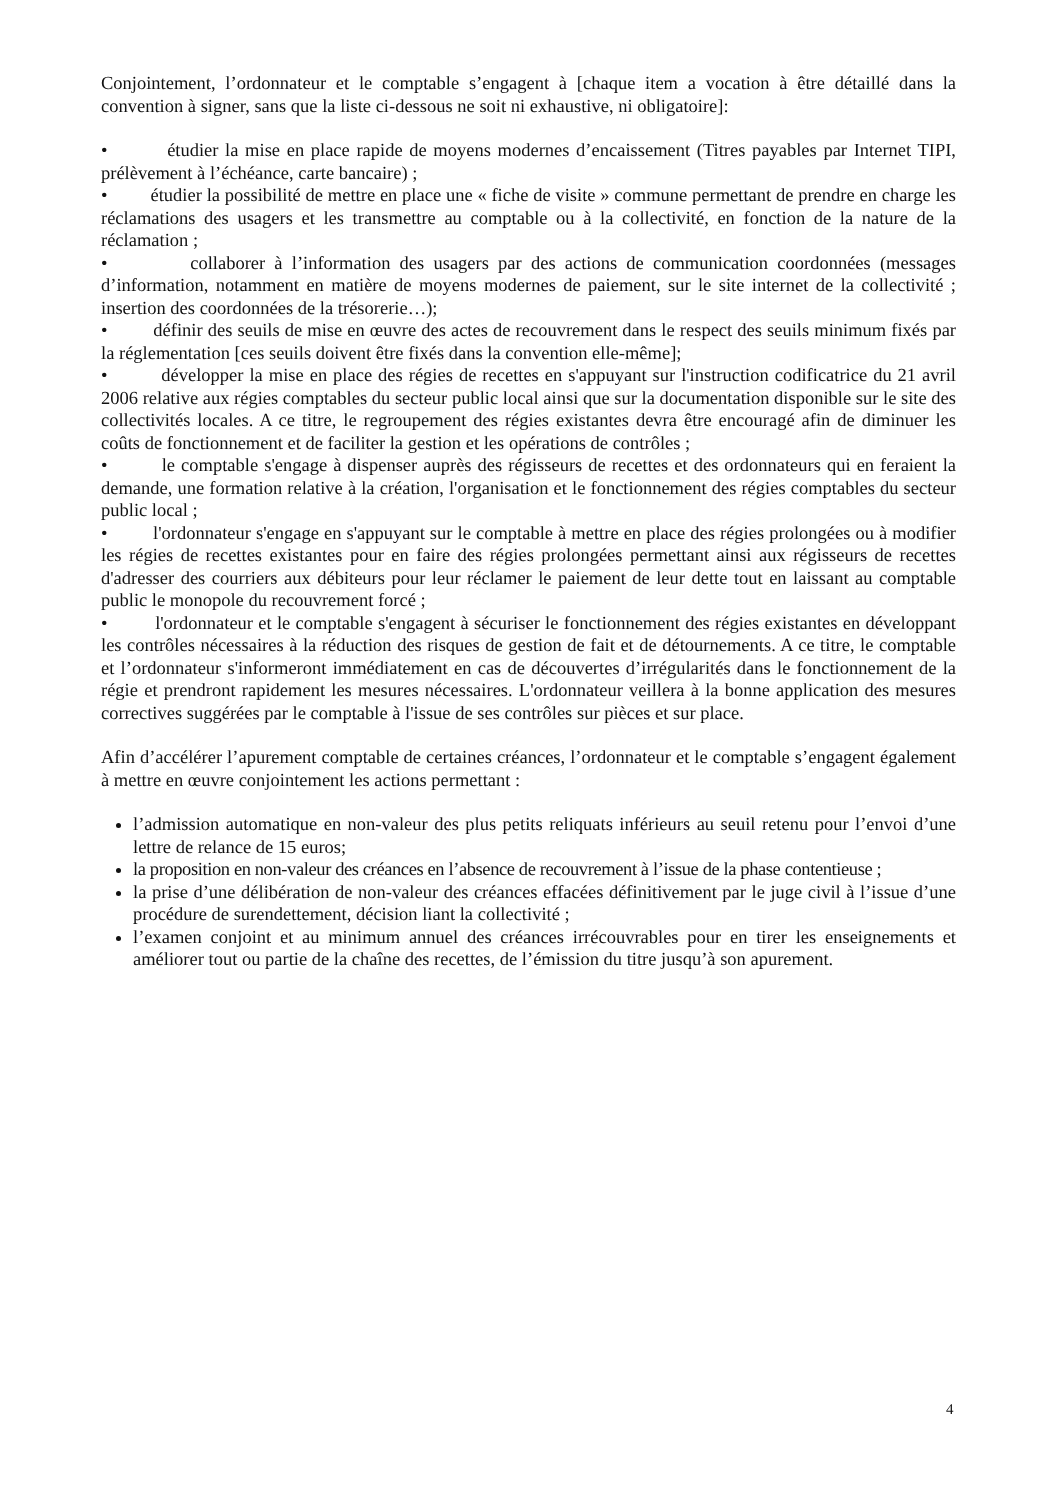Conjointement, l’ordonnateur et le comptable s’engagent à [chaque item a vocation à être détaillé dans la convention à signer, sans que la liste ci-dessous ne soit ni exhaustive, ni obligatoire]:
• étudier la mise en place rapide de moyens modernes d’encaissement (Titres payables par Internet TIPI, prélèvement à l’échéance, carte bancaire) ;
• étudier la possibilité de mettre en place une « fiche de visite » commune permettant de prendre en charge les réclamations des usagers et les transmettre au comptable ou à la collectivité, en fonction de la nature de la réclamation ;
• collaborer à l’information des usagers par des actions de communication coordonnées (messages d’information, notamment en matière de moyens modernes de paiement, sur le site internet de la collectivité ; insertion des coordonnées de la trésorerie…);
• définir des seuils de mise en œuvre des actes de recouvrement dans le respect des seuils minimum fixés par la réglementation [ces seuils doivent être fixés dans la convention elle-même];
• développer la mise en place des régies de recettes en s'appuyant sur l'instruction codificatrice du 21 avril 2006 relative aux régies comptables du secteur public local ainsi que sur la documentation disponible sur le site des collectivités locales. A ce titre, le regroupement des régies existantes devra être encouragé afin de diminuer les coûts de fonctionnement et de faciliter la gestion et les opérations de contrôles ;
• le comptable s'engage à dispenser auprès des régisseurs de recettes et des ordonnateurs qui en feraient la demande, une formation relative à la création, l'organisation et le fonctionnement des régies comptables du secteur public local ;
• l'ordonnateur s'engage en s'appuyant sur le comptable à mettre en place des régies prolongées ou à modifier les régies de recettes existantes pour en faire des régies prolongées permettant ainsi aux régisseurs de recettes d'adresser des courriers aux débiteurs pour leur réclamer le paiement de leur dette tout en laissant au comptable public le monopole du recouvrement forcé ;
• l'ordonnateur et le comptable s'engagent à sécuriser le fonctionnement des régies existantes en développant les contrôles nécessaires à la réduction des risques de gestion de fait et de détournements. A ce titre, le comptable et l’ordonnateur s'informeront immédiatement en cas de découvertes d’irrégularités dans le fonctionnement de la régie et prendront rapidement les mesures nécessaires. L'ordonnateur veillera à la bonne application des mesures correctives suggérées par le comptable à l'issue de ses contrôles sur pièces et sur place.
Afin d’accélérer l’apurement comptable de certaines créances, l’ordonnateur et le comptable s’engagent également à mettre en œuvre conjointement les actions permettant :
l’admission automatique en non-valeur des plus petits reliquats inférieurs au seuil retenu pour l’envoi d’une lettre de relance de 15 euros;
la proposition en non-valeur des créances en l’absence de recouvrement à l’issue de la phase contentieuse ;
la prise d’une délibération de non-valeur des créances effacées définitivement par le juge civil à l’issue d’une procédure de surendettement, décision liant la collectivité ;
l’examen conjoint et au minimum annuel des créances irrécouvrables pour en tirer les enseignements et améliorer tout ou partie de la chaîne des recettes, de l’émission du titre jusqu’à son apurement.
4